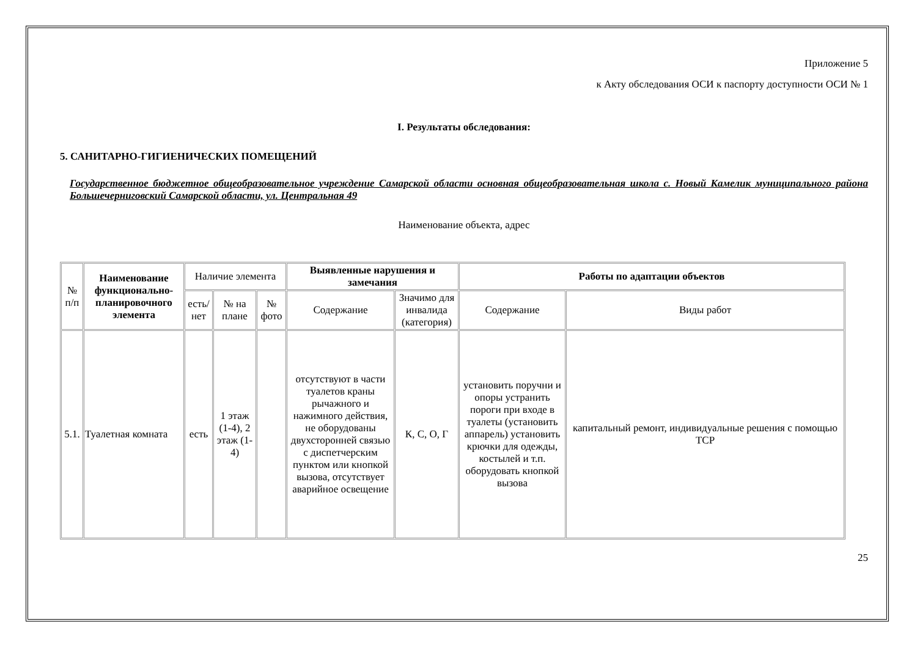Приложение 5
к Акту обследования ОСИ к паспорту доступности ОСИ № 1
I. Результаты обследования:
5. САНИТАРНО-ГИГИЕНИЧЕСКИХ ПОМЕЩЕНИЙ
Государственное бюджетное общеобразовательное учреждение Самарской области основная общеобразовательная школа с. Новый Камелик муниципального района Большечерниговский Самарской области, ул. Центральная 49
Наименование объекта, адрес
| № п/п | Наименование функционально-планировочного элемента | Наличие элемента | | | Выявленные нарушения и замечания | | Работы по адаптации объектов | |
| | | есть/ нет | № на плане | № фото | Содержание | Значимо для инвалида (категория) | Содержание | Виды работ |
| 5.1. | Туалетная комната | есть | 1 этаж (1-4), 2 этаж (1-4) | | отсутствуют в части туалетов краны рычажного и нажимного действия, не оборудованы двухсторонней связью с диспетчерским пунктом или кнопкой вызова, отсутствует аварийное освещение | К, С, О, Г | установить поручни и опоры устранить пороги при входе в туалеты (установить аппарель) установить крючки для одежды, костылей и т.п. оборудовать кнопкой вызова | капитальный ремонт, индивидуальные решения с помощью ТСР |
25